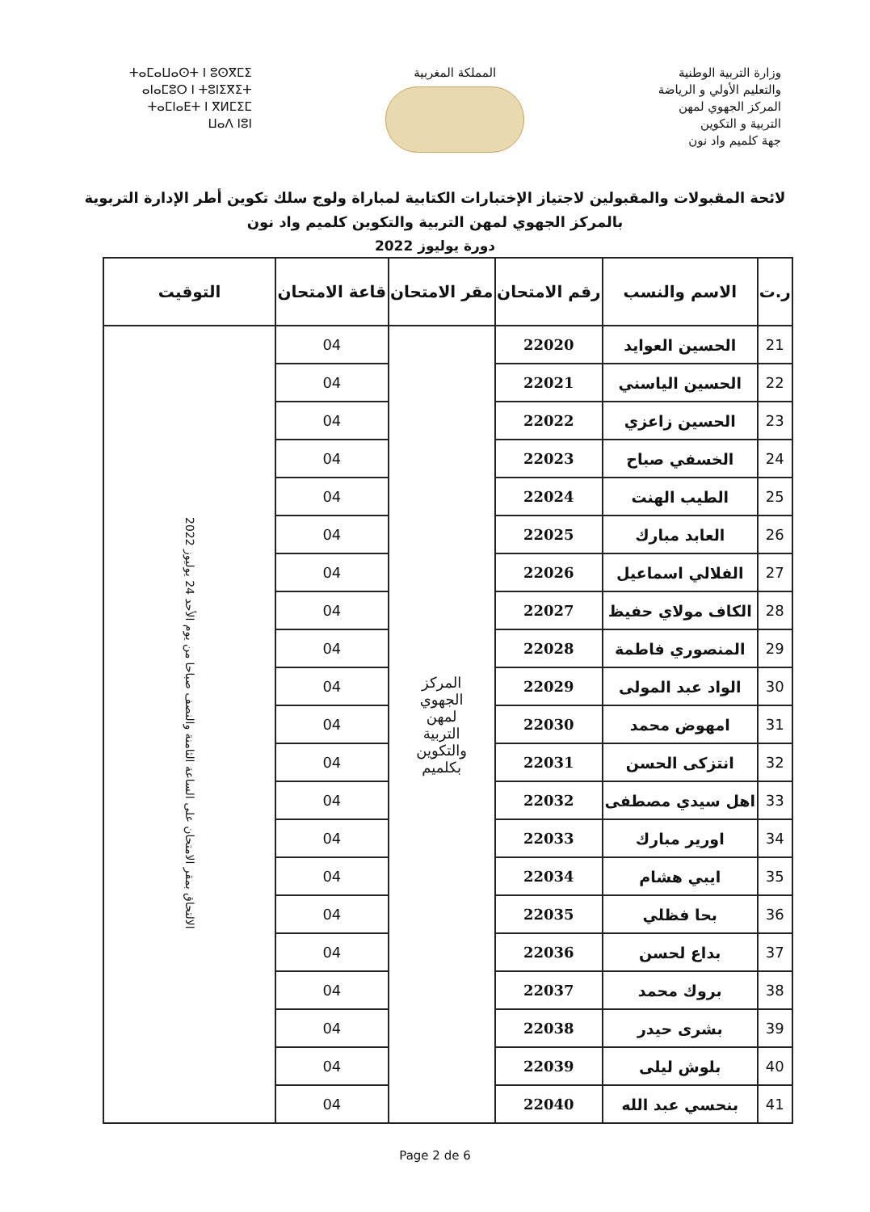وزارة التربية الوطنية
والتعليم الأولي و الرياضة
المركز الجهوي لمهن
التربية و التكوين
جهة كلميم واد نون
المملكة المغربية ⵜⴰⵎⴰⵡⴰⵙⵜ ⵏ ⵓⵙⴳⵎⵉ
ⴰⵏⴰⵎⵓⵔ ⵏ ⵜⵓⵏⵉⴳⵉⵜ
ⵜⴰⵎⵏⴰⴹⵜ ⵏ ⴳⵍⵎⵉⵎ
ⵡⴰⴷ ⵏⵓⵏ
لائحة المقبولات والمقبولين لاجتياز الإختبارات الكتابية لمباراة ولوج سلك تكوين أطر الإدارة التربوية
بالمركز الجهوي لمهن التربية والتكوين كلميم واد نون
دورة يوليوز 2022
| ر.ت | الاسم والنسب | رقم الامتحان | مقر الامتحان | قاعة الامتحان | التوقيت |
| --- | --- | --- | --- | --- | --- |
| 21 | الحسين العوايد | 22020 | المركز الجهوي لمهن التربية والتكوين بكلميم | 04 | الالتحاق بمقر الامتحان على الساعة الثامنة والنصف صباحا من يوم الأحد 24 يوليوز 2022 |
| 22 | الحسين الياسني | 22021 | | 04 | |
| 23 | الحسين زاعزي | 22022 | | 04 | |
| 24 | الخسفي صباح | 22023 | | 04 | |
| 25 | الطيب الهنت | 22024 | | 04 | |
| 26 | العابد مبارك | 22025 | | 04 | |
| 27 | الفلالي اسماعيل | 22026 | | 04 | |
| 28 | الكاف مولاي حفيظ | 22027 | | 04 | |
| 29 | المنصوري فاطمة | 22028 | | 04 | |
| 30 | الواد عبد المولى | 22029 | | 04 | |
| 31 | امهوض محمد | 22030 | | 04 | |
| 32 | انتزكى الحسن | 22031 | | 04 | |
| 33 | اهل سيدي مصطفى | 22032 | | 04 | |
| 34 | اورير مبارك | 22033 | | 04 | |
| 35 | ايبي هشام | 22034 | | 04 | |
| 36 | بحا فظلي | 22035 | | 04 | |
| 37 | بداع لحسن | 22036 | | 04 | |
| 38 | بروك محمد | 22037 | | 04 | |
| 39 | بشرى حيدر | 22038 | | 04 | |
| 40 | بلوش ليلى | 22039 | | 04 | |
| 41 | بنحسي عبد الله | 22040 | | 04 | |
Page 2 de 6